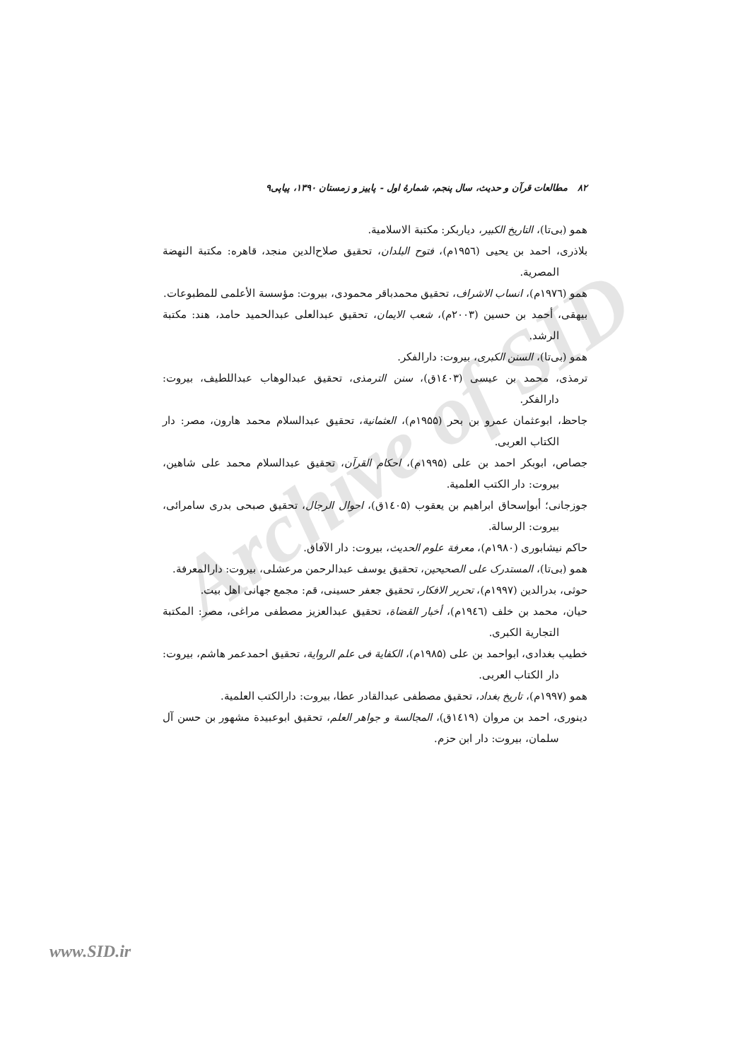Archive of SID
۸۲ مطالعات قرآن و حدیث، سال پنجم، شمارهٔ اول - پاییز و زمستان ۱۳۹۰، پیاپی۹
همو (بی‌تا)، التاریخ الکبیر، دیاربکر: مکتبة الاسلامیة.
بلاذری، احمد بن یحیی (۱۹۵٦م)، فتوح البلدان، تحقیق صلاح‌الدین منجد، قاهره: مکتبة النهضة المصریة.
همو (۱۹۷٦م)، انساب الاشراف، تحقیق محمدباقر محمودی، بیروت: مؤسسة الأعلمی للمطبوعات.
بیهقی، أحمد بن حسین (۲۰۰۳م)، شعب الایمان، تحقیق عبدالعلی عبدالحمید حامد، هند: مکتبة الرشد.
همو (بی‌تا)، السنن الکبری، بیروت: دارالفکر.
ترمذی، محمد بن عیسی (۱٤۰۳ق)، سنن الترمذی، تحقیق عبدالوهاب عبداللطیف، بیروت: دارالفکر.
جاحظ، ابوعثمان عمرو بن بحر (۱۹۵۵م)، العثمانیة، تحقیق عبدالسلام محمد هارون، مصر: دار الکتاب العربی.
جصاص، ابوبکر احمد بن علی (۱۹۹۵م)، احکام القرآن، تحقیق عبدالسلام محمد علی شاهین، بیروت: دار الکتب العلمیة.
جوزجانی؛ أبوإسحاق ابراهیم بن یعقوب (۱٤۰۵ق)، احوال الرجال، تحقیق صبحی بدری سامرائی، بیروت: الرسالة.
حاکم نیشابوری (۱۹۸۰م)، معرفة علوم الحدیث، بیروت: دار الآفاق.
همو (بی‌تا)، المستدرک علی الصحیحین، تحقیق یوسف عبدالرحمن مرعشلی، بیروت: دارالمعرفة.
حوثی، بدرالدین (۱۹۹۷م)، تحریر الافکار، تحقیق جعفر حسینی، قم: مجمع جهانی اهل بیت.
حیان، محمد بن خلف (۱۹٤٦م)، أخبار القضاة، تحقیق عبدالعزیز مصطفی مراغی، مصر: المکتبة التجاریة الکبری.
خطیب بغدادی، ابواحمد بن علی (۱۹۸۵م)، الکفایة فی علم الروایة، تحقیق احمدعمر هاشم، بیروت: دار الکتاب العربی.
همو (۱۹۹۷م)، تاریخ بغداد، تحقیق مصطفی عبدالقادر عطا، بیروت: دارالکتب العلمیة.
دینوری، احمد بن مروان (۱٤۱۹ق)، المجالسة و جواهر العلم، تحقیق ابوعبیدة مشهور بن حسن آل سلمان، بیروت: دار ابن حزم.
www.SID.ir